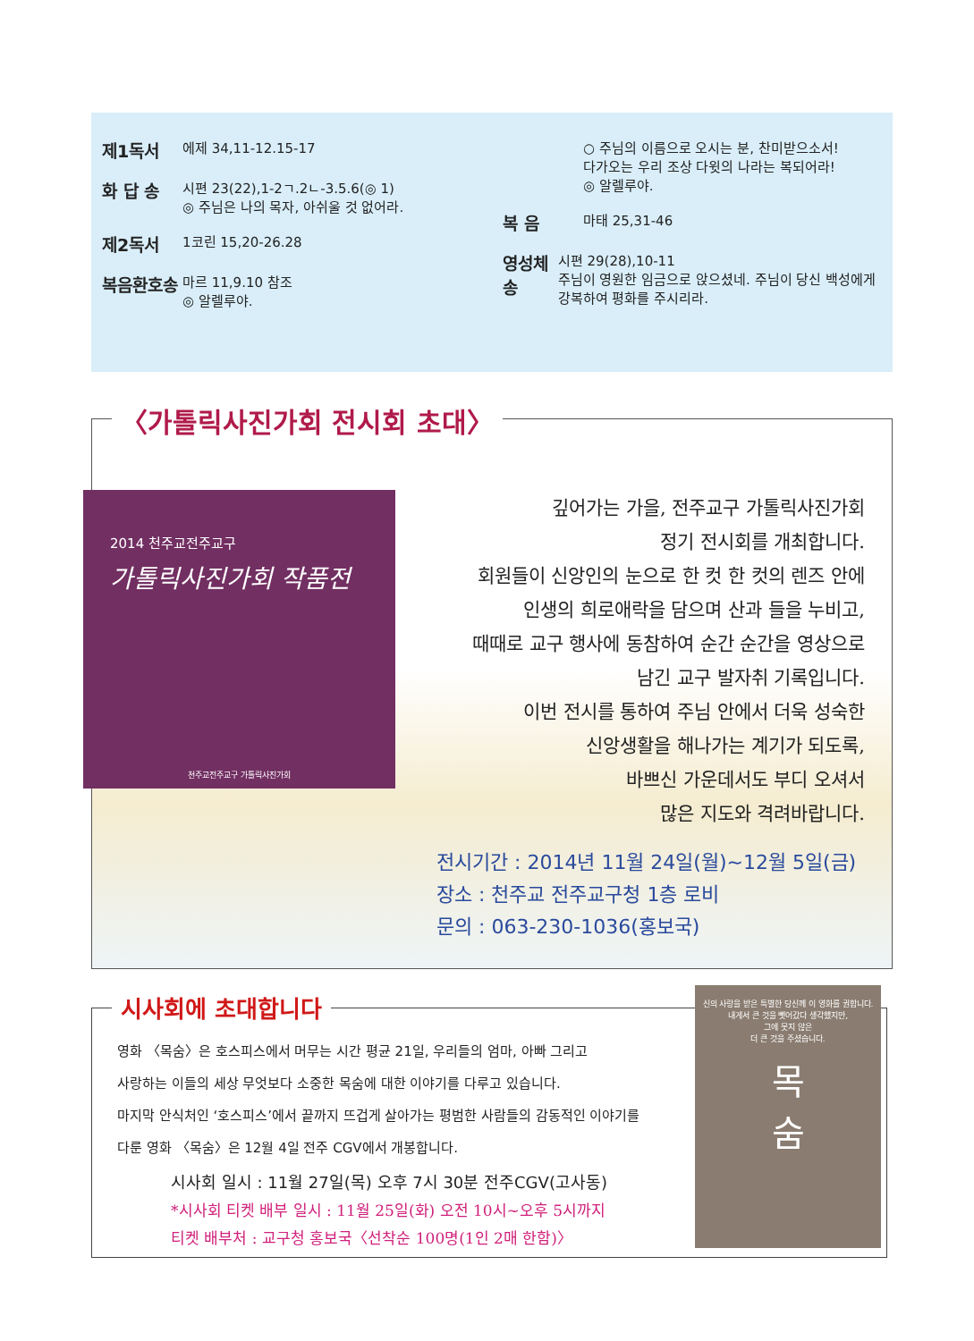제1독서 에제 34,11-12.15-17
화 답 송 시편 23(22),1-2ㄱ.2ㄴ-3.5.6(◎ 1)
◎ 주님은 나의 목자, 아쉬울 것 없어라.
제2독서 1코린 15,20-26.28
복음환호송 마르 11,9.10 참조
◎ 알렐루야.
○ 주님의 이름으로 오시는 분, 찬미받으소서!
다가오는 우리 조상 다윗의 나라는 복되어라!
◎ 알렐루야.
복 음 마태 25,31-46
영성체송 시편 29(28),10-11
주님이 영원한 임금으로 앉으셨네. 주님이 당신 백성에게 강복하여 평화를 주시리라.
깊어가는 가을, 전주교구 가톨릭사진가회
정기 전시회를 개최합니다.
회원들이 신앙인의 눈으로 한 컷 한 컷의 렌즈 안에
인생의 희로애락을 담으며 산과 들을 누비고,
때때로 교구 행사에 동참하여 순간 순간을 영상으로
남긴 교구 발자취 기록입니다.
이번 전시를 통하여 주님 안에서 더욱 성숙한
신앙생활을 해나가는 계기가 되도록,
바쁘신 가운데서도 부디 오셔서
많은 지도와 격려바랍니다.
전시기간 : 2014년 11월 24일(월)~12월 5일(금)
장소 : 천주교 전주교구청 1층 로비
문의 : 063-230-1036(홍보국)
〈가톨릭사진가회 전시회 초대〉
2014 천주교전주교구
가톨릭사진가회 작품전
천주교전주교구 가톨릭사진가회
영화 〈목숨〉은 호스피스에서 머무는 시간 평균 21일, 우리들의 엄마, 아빠 그리고
사랑하는 이들의 세상 무엇보다 소중한 목숨에 대한 이야기를 다루고 있습니다.
마지막 안식처인 ‘호스피스’에서 끝까지 뜨겁게 살아가는 평범한 사람들의 감동적인 이야기를
다룬 영화 〈목숨〉은 12월 4일 전주 CGV에서 개봉합니다.
시사회 일시 : 11월 27일(목) 오후 7시 30분 전주CGV(고사동)
*시사회 티켓 배부 일시 : 11월 25일(화) 오전 10시~오후 5시까지
티켓 배부처 : 교구청 홍보국〈선착순 100명(1인 2매 한함)〉
시사회에 초대합니다
신의 사랑을 받은 특별한 당신께 이 영화를 권합니다.
내게서 큰 것을 뺏어갔다 생각했지만,
그에 못지 않은
더 큰 것을 주셨습니다.
목
숨